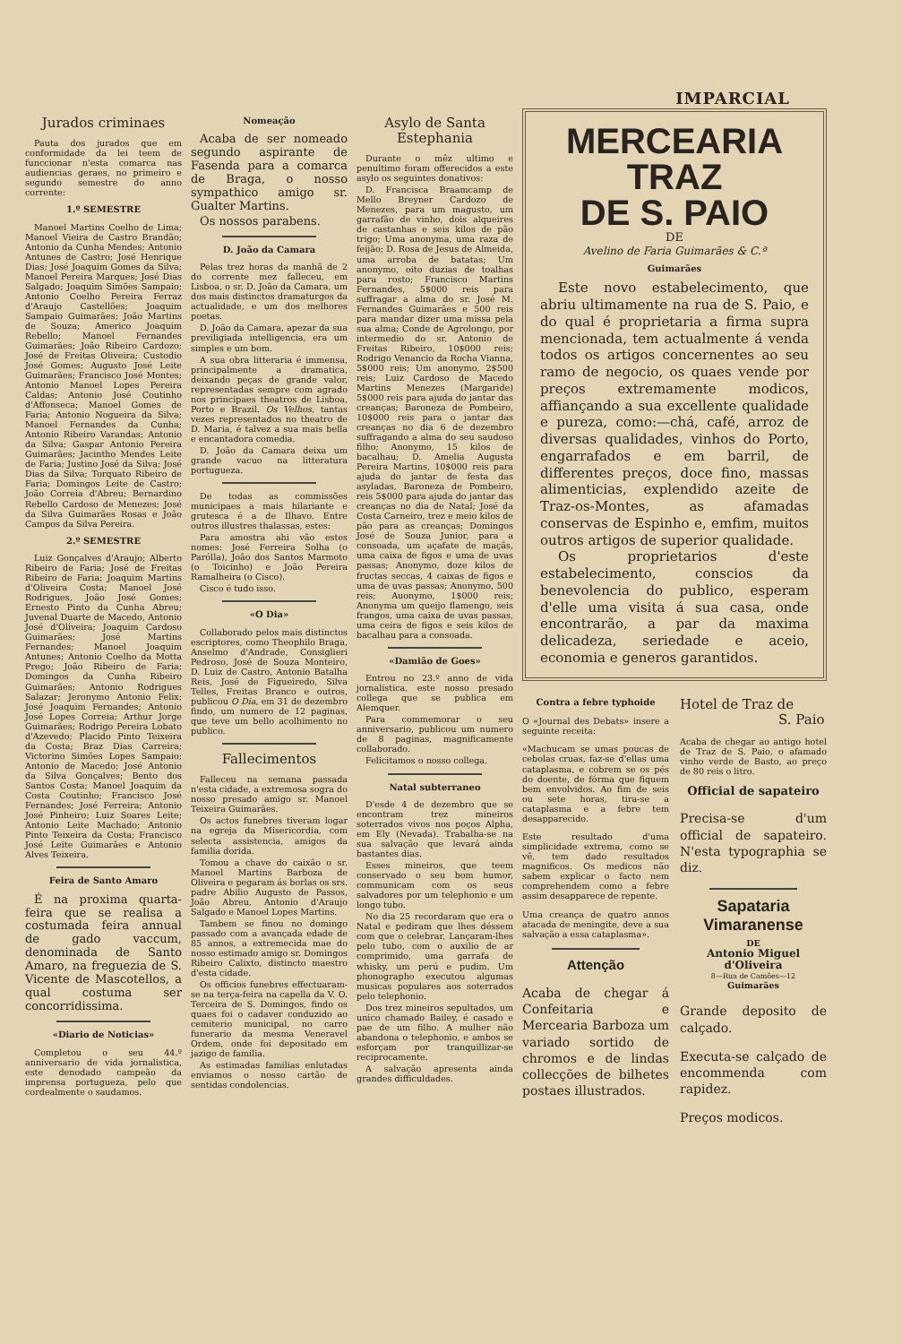IMPARCIAL
Jurados criminaes
Pauta dos jurados que em conformidade da lei teem de funccionar n'esta comarca nas audiencias geraes, no primeiro e segundo semestre do anno corrente:
1.º SEMESTRE
Manoel Martins Coelho de Lima; Manoel Vieira de Castro Brandão; Antonio da Cunha Mendes; Antonio Antunes de Castro; José Henrique Dias; José Joaquim Gomes da Silva; Manoel Pereira Marques; José Dias Salgado; Joaquim Simões Sampaio; Antonio Coelho Pereira Ferraz d'Araujo Castellões; Joaquim Sampaio Guimarães; João Martins de Souza; Americo Joaquim Rebello; Manoel Fernandes Guimarães; João Ribeiro Cardozo; José de Freitas Oliveira; Custodio José Gomes; Augusto José Leite Guimarães; Francisco José Montes; Antonio Manoel Lopes Pereira Caldas; Antonio José Coutinho d'Affonseca; Manoel Gomes de Faria; Antonio Nogueira da Silva; Manoel Fernandes da Cunha; Antonio Ribeiro Varandas; Antonio da Silva; Gaspar Antonio Pereira Guimarães; Jacintho Mendes Leite de Faria; Justino José da Silva; José Dias da Silva; Torquato Ribeiro de Faria; Domingos Leite de Castro; João Correia d'Abreu; Bernardino Rebello Cardoso de Menezes; José da Silva Guimarães Rosas e João Campos da Silva Pereira.
2.º SEMESTRE
Luiz Gonçalves d'Araujo; Alberto Ribeiro de Faria; José de Freitas Ribeiro de Faria; Joaquim Martins d'Oliveira Costa; Manoel José Rodrigues, João José Gomes; Ernesto Pinto da Cunha Abreu; Juvenal Duarte de Macedo, Antonio José d'Oliveira; Joaquim Cardoso Guimarães; José Martins Fernandes; Manoel Joaquim Antunes; Antonio Coelho da Motta Prego; João Ribeiro de Faria; Domingos da Cunha Ribeiro Guimarães; Antonio Rodrigues Salazar; Jeronymo Antonio Felix; José Joaquim Fernandes; Antonio José Lopes Correia; Arthur Jorge Guimarães; Rodrigo Pereira Lobato d'Azevedo; Placido Pinto Teixeira da Costa; Braz Dias Carreira; Victorino Simões Lopes Sampaio; Antonio de Macedo; José Antonio da Silva Gonçalves; Bento dos Santos Costa; Manoel Joaquim da Costa Coutinho; Francisco José Fernandes; José Ferreira; Antonio José Pinheiro; Luiz Soares Leite; Antonio Leite Machado; Antonio Pinto Teixeira da Costa; Francisco José Leite Guimarães e Antonio Alves Teixeira.
Feira de Santo Amaro
É na proxima quarta-feira que se realisa a costumada feira annual de gado vaccum, denominada de Santo Amaro, na freguezia de S. Vicente de Mascotellos, a qual costuma ser concorridissima.
«Diario de Noticias»
Completou o seu 44.º anniversario de vida jornalistica, este denodado campeão da imprensa portugueza, pelo que cordealmente o saudamos.
Nomeação
Acaba de ser nomeado segundo aspirante de Fasenda para a comarca de Braga, o nosso sympathico amigo sr. Gualter Martins.
Os nossos parabens.
D. João da Camara
Pelas trez horas da manhã de 2 do corrente mez falleceu, em Lisboa, o sr. D. João da Camara, um dos mais distinctos dramaturgos da actualidade, e um dos melhores poetas.
D. João da Camara, apezar da sua previligiada intelligencia, era um simples e um bom.
A sua obra litteraria é immensa, principalmente a dramatica, deixando peças de grande valor, representadas sempre com agrado nos principaes theatros de Lisboa, Porto e Brazil. Os Velhos, tantas vezes representados no theatro de D. Maria, é talvez a sua mais bella e encantadora comedia.
D. João da Camara deixa um grande vacuo na litteratura portugueza.
De todas as commissões municipaes a mais hilariante e grutesca é a de Ilhavo. Entre outros illustres thalassas, estes:
Para amostra ahi vão estes nomes: José Ferreira Solha (o Parólla), João dos Santos Marmoto (o Toicinho) e João Pereira Ramalheira (o Cisco).
Cisco é tudo isso.
«O Dia»
Collaborado pelos mais distinctos escriptores, como Theophilo Braga, Anselmo d'Andrade, Consiglieri Pedroso, José de Souza Monteiro, D. Luiz de Castro, Antonio Batalha Reis, José de Figueiredo, Silva Telles, Freitas Branco e outros, publicou O Dia, em 31 de dezembro findo, um numero de 12 paginas, que teve um bello acolhimento no publico.
Fallecimentos
Falleceu na semana passada n'esta cidade, a extremosa sogra do nosso presado amigo sr. Manoel Teixeira Guimarães.
Os actos funebres tiveram logar na egreja da Misericordia, com selecta assistencia, amigos da familia dorida.
Tomou a chave do caixão o sr. Manoel Martins Barboza de Oliveira e pegaram ás borlas os srs. padre Abilio Augusto de Passos, João Abreu, Antonio d'Araujo Salgado e Manoel Lopes Martins.
Tambem se finou no domingo passado com a avançada edade de 85 annos, a extremecida mae do nosso estimado amigo sr. Domingos Ribeiro Calixto, distincto maestro d'esta cidade.
Os officios funebres effectuaram-se na terça-feira na capella da V. O. Terceira de S. Domingos, findo os quaes foi o cadaver conduzido ao cemiterio municipal, no carro funerario da mesma Veneravel Ordem, onde foi depositado em jazigo de familia.
As estimadas familias enlutadas enviamos o nosso cartão de sentidas condolencias.
Asylo de Santa Estephania
Durante o mêz ultimo e penultimo foram offerecidos a este asylo os seguintes donativos:
D. Francisca Braamcamp de Mello Breyner Cardozo de Menezes, para um magusto, um garrafão de vinho, dois alqueires de castanhas e seis kilos de pão trigo; Uma anonyma, uma raza de feijão; D. Rosa de Jesus de Almeida, uma arroba de batatas; Um anonymo, oito duzias de toalhas para rosto; Francisco Martins Fernandes, 5$000 reis para suffragar a alma do sr. José M. Fernandes Guimarães e 500 reis para mandar dizer uma missa pela sua alma; Conde de Agrolongo, por intermedio do sr. Antonio de Freitas Ribeiro, 10$000 reis; Rodrigo Venancio da Rocha Vianna, 5$000 reis; Um anonymo, 2$500 reis; Luiz Cardoso de Macedo Martins Menezes (Margaride) 5$000 reis para ajuda do jantar das creanças; Baroneza de Pombeiro, 10$000 reis para o jantar das creanças no dia 6 de dezembro suffragando a alma do seu saudoso filho; Anonymo, 15 kilos de bacalhau; D. Amelia Augusta Pereira Martins, 10$000 reis para ajuda do jantar de festa das asyladas, Baroneza de Pombeiro, reis 5$000 para ajuda do jantar das creanças no dia de Natal; José da Costa Carneiro, trez e meio kilos de pão para as creanças; Domingos José de Souza Junior, para a consoada, um açafate de maçãs, uma caixa de figos e uma de uvas passas; Anonymo, doze kilos de fructas seccas, 4 caixas de figos e uma de uvas passas; Anonymo, 500 reis; Auonymo, 1$000 reis; Anonyma um queijo flamengo, seis frangos, uma caixa de uvas passas, uma ceira de figos e seis kilos de bacalhau para a consoada.
«Damião de Goes»
Entrou no 23.º anno de vida jornalistica, este nosso presado collega que se publica em Alemquer.
Para commemorar o seu anniversario, publicou um numero de 8 paginas, magnificamente collaborado.
Felicitamos o nosso collega.
Natal subterraneo
D'esde 4 de dezembro que se encontram trez mineiros soterrados vivos nos poços Alpha, em Ely (Nevada). Trabalha-se na sua salvação que levará ainda bastantes dias.
Esses mineiros, que teem conservado o seu bom humor, communicam com os seus salvadores por um telephonio e um longo tubo.
No dia 25 recordaram que era o Natal e pediram que lhes déssem com que o celebrar. Lançaram-lhes pelo tubo, com o auxilio de ar comprimido, uma garrafa de whisky, um perú e pudim. Um phonographo executou algumas musicas populares aos soterrados pelo telephonio.
Dos trez mineiros sepultados, um unico chamado Bailey, é casado e pae de um filho. A mulher não abandona o telephonio, e ambos se esforçam por tranquillizar-se reciprocamente.
A salvação apresenta ainda grandes difficuldades.
MERCEARIA TRAZ
DE S. PAIO
DE
Avelino de Faria Guimarães & C.ª
Guimarães
Este novo estabelecimento, que abriu ultimamente na rua de S. Paio, e do qual é proprietaria a firma supra mencionada, tem actualmente á venda todos os artigos concernentes ao seu ramo de negocio, os quaes vende por preços extremamente modicos, affiançando a sua excellente qualidade e pureza, como:—chá, café, arroz de diversas qualidades, vinhos do Porto, engarrafados e em barril, de differentes preços, doce fino, massas alimenticias, explendido azeite de Traz-os-Montes, as afamadas conservas de Espinho e, emfim, muitos outros artigos de superior qualidade.
Os proprietarios d'este estabelecimento, conscios da benevolencia do publico, esperam d'elle uma visita á sua casa, onde encontrarão, a par da maxima delicadeza, seriedade e aceio, economia e generos garantidos.
Contra a febre typhoide
O «Journal des Debats» insere a seguinte receita:
«Machucam se umas poucas de cebolas cruas, faz-se d'ellas uma cataplasma, e cobrem se os pés do doente, de fórma que fiquem bem envolvidos. Ao fim de seis ou sete horas, tira-se a cataplasma e a febre tem desapparecido.
Este resultado d'uma simplicidade extrema, como se vê, tem dado resultados magnificos. Os medicos não sabem explicar o facto nem comprehendem como a febre assim desapparece de repente.
Uma creança de quatro annos atacada de meningite, deve a sua salvação a essa cataplasma».
Attenção
Acaba de chegar á Confeitaria e Mercearia Barboza um variado sortido de chromos e de lindas collecções de bilhetes postaes illustrados.
Hotel de Traz de
S. Paio
Acaba de chegar ao antigo hotel de Traz de S. Paio, o afamado vinho verde de Basto, ao preço de 80 reis o litro.
Official de sapateiro
Precisa-se d'um official de sapateiro. N'esta typographia se diz.
Sapataria Vimaranense
DE
Antonio Miguel d'Oliveira
8—Rua de Camões—12
Guimarães
Grande deposito de calçado.
Executa-se calçado de encommenda com rapidez.
Preços modicos.